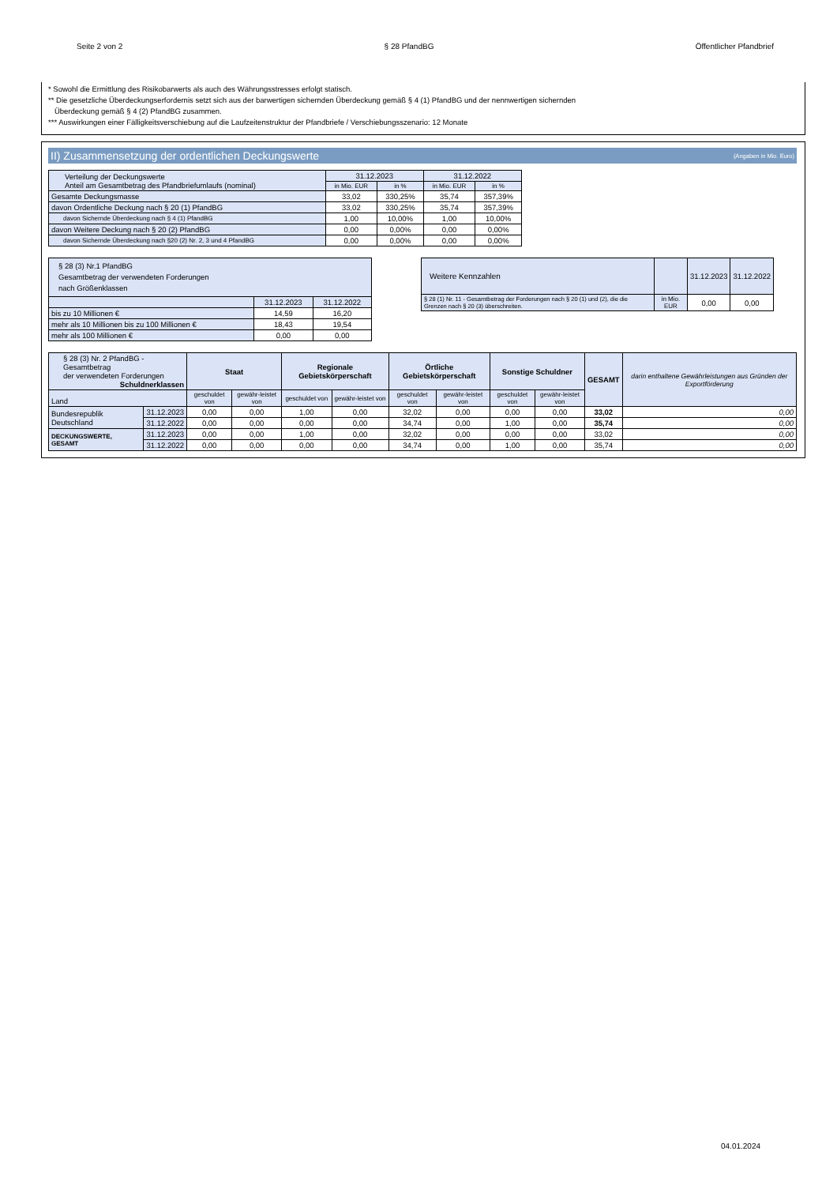Seite 2 von 2 § 28 PfandBG Öffentlicher Pfandbrief
* Sowohl die Ermittlung des Risikobarwerts als auch des Währungsstresses erfolgt statisch.
** Die gesetzliche Überdeckungserfordernis setzt sich aus der barwertigen sichernden Überdeckung gemäß § 4 (1) PfandBG und der nennwertigen sichernden
Überdeckung gemäß § 4 (2) PfandBG zusammen.
*** Auswirkungen einer Fälligkeitsverschiebung auf die Laufzeitenstruktur der Pfandbriefe / Verschiebungsszenario: 12 Monate
II) Zusammensetzung der ordentlichen Deckungswerte (Angaben in Mio. Euro)
| Verteilung der Deckungswerte Anteil am Gesamtbetrag des Pfandbriefumlaufs (nominal) | 31.12.2023 | | 31.12.2022 | |
| | in Mio. EUR | in % | in Mio. EUR | in % |
| Gesamte Deckungsmasse | 33,02 | 330,25% | 35,74 | 357,39% |
| davon Ordentliche Deckung nach § 20 (1) PfandBG | 33,02 | 330,25% | 35,74 | 357,39% |
| davon Sichernde Überdeckung nach § 4 (1) PfandBG | 1,00 | 10,00% | 1,00 | 10,00% |
| davon Weitere Deckung nach § 20 (2) PfandBG | 0,00 | 0,00% | 0,00 | 0,00% |
| davon Sichernde Überdeckung nach §20 (2) Nr. 2, 3 und 4 PfandBG | 0,00 | 0,00% | 0,00 | 0,00% |
| § 28 (3) Nr.1 PfandBG Gesamtbetrag der verwendeten Forderungen nach Größenklassen | | |
| | 31.12.2023 | 31.12.2022 |
| bis zu 10 Millionen € | 14,59 | 16,20 |
| mehr als 10 Millionen bis zu 100 Millionen € | 18,43 | 19,54 |
| mehr als 100 Millionen € | 0,00 | 0,00 |
| Weitere Kennzahlen | | 31.12.2023 | 31.12.2022 |
| § 28 (1) Nr. 11 - Gesamtbetrag der Forderungen nach § 20 (1) und (2), die die Grenzen nach § 20 (3) überschreiten. | in Mio. EUR | 0,00 | 0,00 |
| § 28 (3) Nr. 2 PfandBG - Gesamtbetrag der verwendeten Forderungen Schuldnerklassen | | Staat | | Regionale Gebietskörperschaft | | Örtliche Gebietskörperschaft | | Sonstige Schuldner | | GESAMT | darin enthaltene Gewährleistungen aus Gründen der Exportförderung |
| Land | | geschuldet von | gewähr-leistet von | geschuldet von | gewähr-leistet von | geschuldet von | gewähr-leistet von | geschuldet von | gewähr-leistet von | | |
| Bundesrepublik Deutschland | 31.12.2023 | 0,00 | 0,00 | 1,00 | 0,00 | 32,02 | 0,00 | 0,00 | 0,00 | 33,02 | 0,00 |
| | 31.12.2022 | 0,00 | 0,00 | 0,00 | 0,00 | 34,74 | 0,00 | 1,00 | 0,00 | 35,74 | 0,00 |
| DECKUNGSWERTE, GESAMT | 31.12.2023 | 0,00 | 0,00 | 1,00 | 0,00 | 32,02 | 0,00 | 0,00 | 0,00 | 33,02 | 0,00 |
| | 31.12.2022 | 0,00 | 0,00 | 0,00 | 0,00 | 34,74 | 0,00 | 1,00 | 0,00 | 35,74 | 0,00 |
04.01.2024